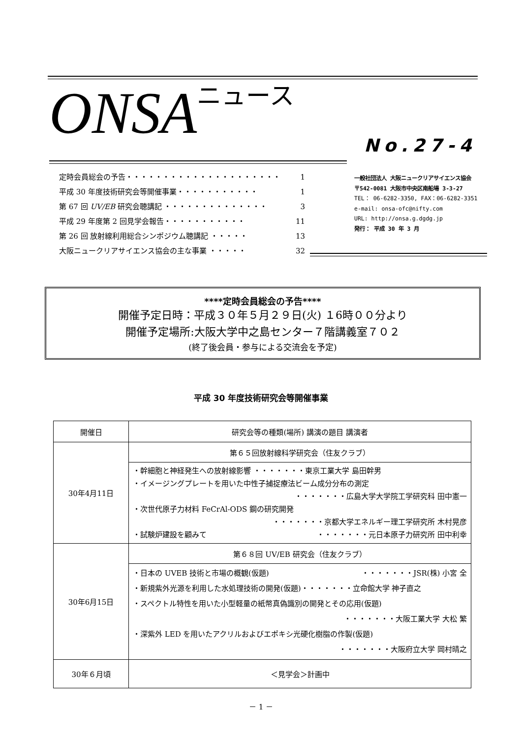ONSAニュース No.27-4
定時会員総会の予告・・・・・・・・・・・・・・・・・・・・・ 1
平成 30 年度技術研究会等開催事業・・・・・・・・・・・ 1
第 67 回 UV/EB 研究会聴講記 ・・・・・・・・・・・・・・ 3
平成 29 年度第 2 回見学会報告・・・・・・・・・・・ 11
第 26 回 放射線利用総合シンポジウム聴講記 ・・・・・ 13
大阪ニュークリアサイエンス協会の主な事業 ・・・・・ 32
一般社団法人 大阪ニュークリアサイエンス協会
〒542-0081 大阪市中央区南船場 3-3-27
TEL： 06-6282-3350, FAX：06-6282-3351
e-mail: onsa-ofc@nifty.com
URL: http://onsa.g.dgdg.jp
発行： 平成 30 年 3 月
****定時会員総会の予告****
開催予定日時：平成３０年５月２９日(火) １6時００分より
開催予定場所:大阪大学中之島センター７階講義室７０２
(終了後会員・参与による交流会を予定)
平成 30 年度技術研究会等開催事業
| 開催日 | 研究会等の種類(場所) 講演の題目 講演者 |
| --- | --- |
| 30年4月11日 | 第６５回放射線科学研究会（住友クラブ） |
| | ・幹細胞と神経発生への放射線影響 ・・・・・・・東京工業大学 島田幹男 ・イメージングプレートを用いた中性子捕捉療法ビーム成分分布の測定 ・・・・・・・広島大学大学院工学研究科 田中憲一 ・次世代原子力材料 FeCrAl-ODS 鋼の研究開発 ・・・・・・・京都大学エネルギー理工学研究所 木村晃彦 ・試験炉建設を顧みて ・・・・・・・元日本原子力研究所 田中利幸 |
| 30年6月15日 | 第６８回 UV/EB 研究会（住友クラブ） |
| | ・日本の UVEB 技術と市場の概観(仮題) ・・・・・・・JSR(株) 小宮 全 ・新規紫外光源を利用した水処理技術の開発(仮題)・・・・・・・立命館大学 神子直之 ・スペクトル特性を用いた小型軽量の紙幣真偽識別の開発とその応用(仮題) ・・・・・・・大阪工業大学 大松 繁 ・深紫外 LED を用いたアクリルおよびエポキシ光硬化樹脂の作製(仮題) ・・・・・・・大阪府立大学 岡村晴之 |
| 30年６月頃 | ＜見学会＞計画中 |
－ 1 －